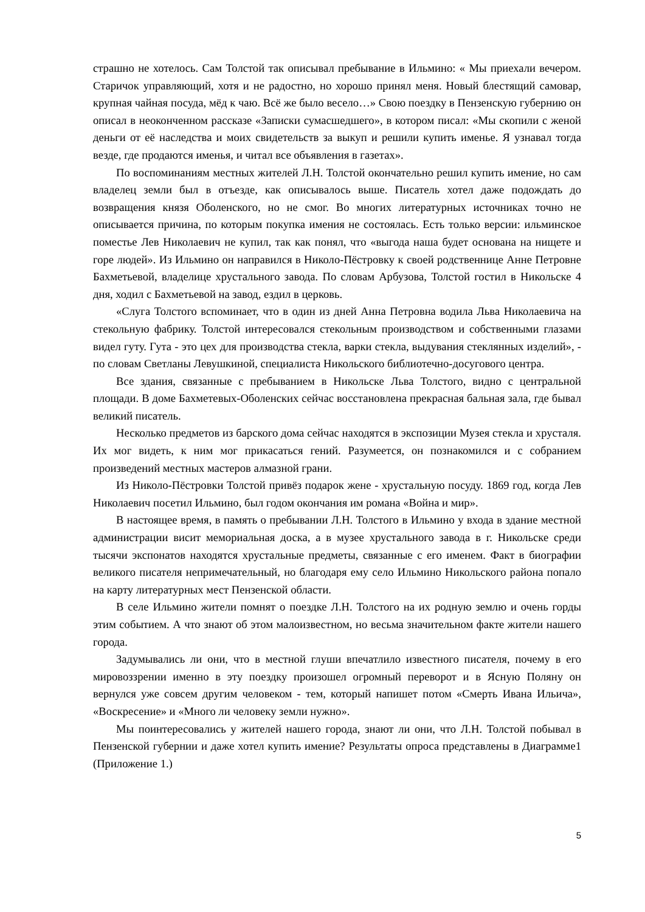страшно не хотелось. Сам Толстой так описывал пребывание в Ильмино: « Мы приехали вечером. Старичок управляющий, хотя и не радостно, но хорошо принял меня. Новый блестящий самовар, крупная чайная посуда, мёд к чаю. Всё же было весело…» Свою поездку в Пензенскую губернию он описал в неоконченном рассказе «Записки сумасшедшего», в котором писал: «Мы скопили с женой деньги от её наследства и моих свидетельств за выкуп и решили купить именье. Я узнавал тогда везде, где продаются именья, и читал все объявления в газетах».
По воспоминаниям местных жителей Л.Н. Толстой окончательно решил купить имение, но сам владелец земли был в отъезде, как описывалось выше. Писатель хотел даже подождать до возвращения князя Оболенского, но не смог. Во многих литературных источниках точно не описывается причина, по которым покупка имения не состоялась. Есть только версии: ильминское поместье Лев Николаевич не купил, так как понял, что «выгода наша будет основана на нищете и горе людей». Из Ильмино он направился в Николо-Пёстровку к своей родственнице Анне Петровне Бахметьевой, владелице хрустального завода. По словам Арбузова, Толстой гостил в Никольске 4 дня, ходил с Бахметьевой на завод, ездил в церковь.
«Слуга Толстого вспоминает, что в один из дней Анна Петровна водила Льва Николаевича на стекольную фабрику. Толстой интересовался стекольным производством и собственными глазами видел гуту. Гута - это цех для производства стекла, варки стекла, выдувания стеклянных изделий», - по словам Светланы Левушкиной, специалиста Никольского библиотечно-досугового центра.
Все здания, связанные с пребыванием в Никольске Льва Толстого, видно с центральной площади. В доме Бахметевых-Оболенских сейчас восстановлена прекрасная бальная зала, где бывал великий писатель.
Несколько предметов из барского дома сейчас находятся в экспозиции Музея стекла и хрусталя. Их мог видеть, к ним мог прикасаться гений. Разумеется, он познакомился и с собранием произведений местных мастеров алмазной грани.
Из Николо-Пёстровки Толстой привёз подарок жене - хрустальную посуду. 1869 год, когда Лев Николаевич посетил Ильмино, был годом окончания им романа «Война и мир».
В настоящее время, в память о пребывании Л.Н. Толстого в Ильмино у входа в здание местной администрации висит мемориальная доска, а в музее хрустального завода в г. Никольске среди тысячи экспонатов находятся хрустальные предметы, связанные с его именем. Факт в биографии великого писателя непримечательный, но благодаря ему село Ильмино Никольского района попало на карту литературных мест Пензенской области.
В селе Ильмино жители помнят о поездке Л.Н. Толстого на их родную землю и очень горды этим событием. А что знают об этом малоизвестном, но весьма значительном факте жители нашего города.
Задумывались ли они, что в местной глуши впечатлило известного писателя, почему в его мировоззрении именно в эту поездку произошел огромный переворот и в Ясную Поляну он вернулся уже совсем другим человеком - тем, который напишет потом «Смерть Ивана Ильича», «Воскресение» и «Много ли человеку земли нужно».
Мы поинтересовались у жителей нашего города, знают ли они, что Л.Н. Толстой побывал в Пензенской губернии и даже хотел купить имение? Результаты опроса представлены в Диаграмме1 (Приложение 1.)
5